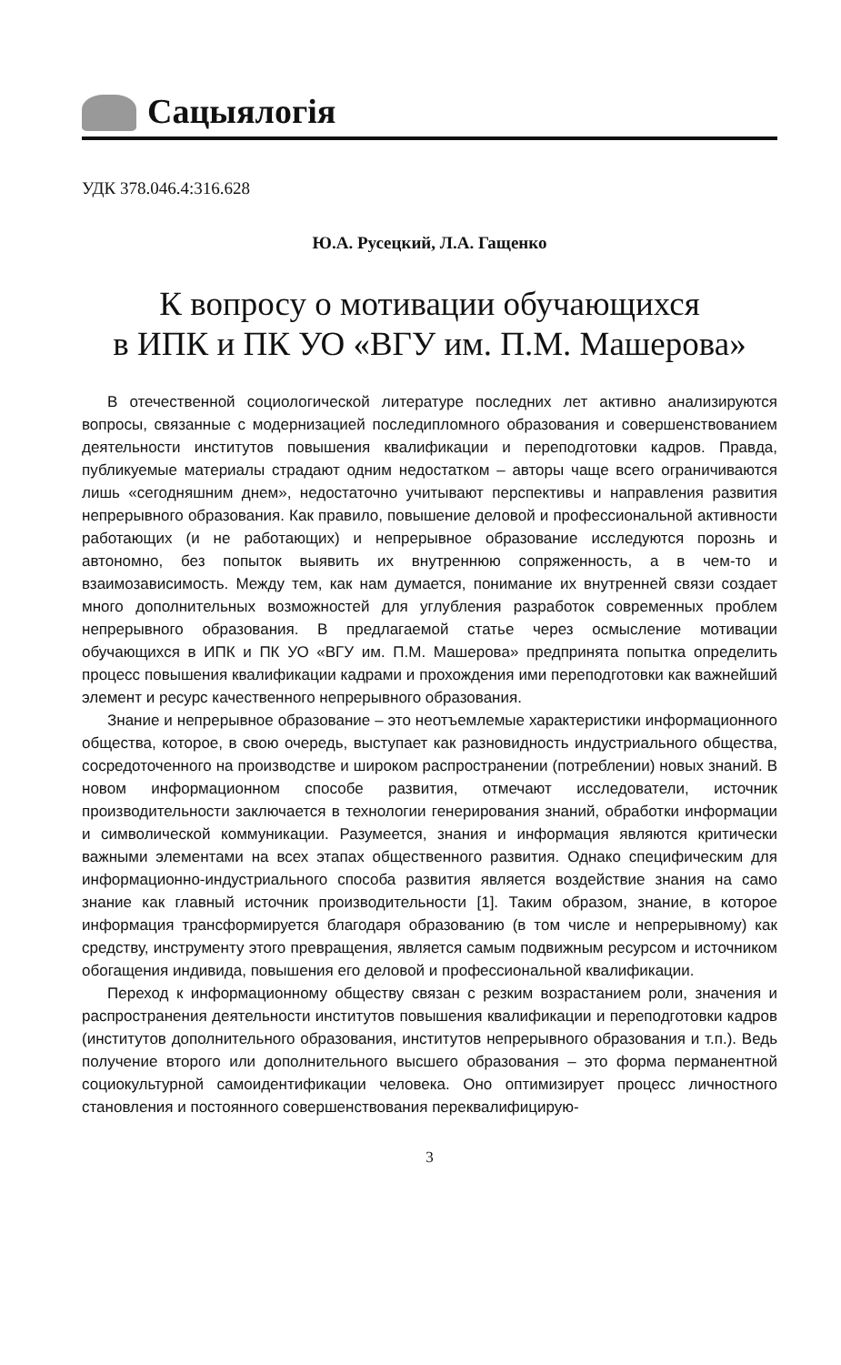Сацыялогія
УДК 378.046.4:316.628
Ю.А. Русецкий, Л.А. Гащенко
К вопросу о мотивации обучающихся
в ИПК и ПК УО «ВГУ им. П.М. Машерова»
В отечественной социологической литературе последних лет активно анализируются вопросы, связанные с модернизацией последипломного образования и совершенствованием деятельности институтов повышения квалификации и переподготовки кадров. Правда, публикуемые материалы страдают одним недостатком – авторы чаще всего ограничиваются лишь «сегодняшним днем», недостаточно учитывают перспективы и направления развития непрерывного образования. Как правило, повышение деловой и профессиональной активности работающих (и не работающих) и непрерывное образование исследуются порознь и автономно, без попыток выявить их внутреннюю сопряженность, а в чем-то и взаимозависимость. Между тем, как нам думается, понимание их внутренней связи создает много дополнительных возможностей для углубления разработок современных проблем непрерывного образования. В предлагаемой статье через осмысление мотивации обучающихся в ИПК и ПК УО «ВГУ им. П.М. Машерова» предпринята попытка определить процесс повышения квалификации кадрами и прохождения ими переподготовки как важнейший элемент и ресурс качественного непрерывного образования.
Знание и непрерывное образование – это неотъемлемые характеристики информационного общества, которое, в свою очередь, выступает как разновидность индустриального общества, сосредоточенного на производстве и широком распространении (потреблении) новых знаний. В новом информационном способе развития, отмечают исследователи, источник производительности заключается в технологии генерирования знаний, обработки информации и символической коммуникации. Разумеется, знания и информация являются критически важными элементами на всех этапах общественного развития. Однако специфическим для информационно-индустриального способа развития является воздействие знания на само знание как главный источник производительности [1]. Таким образом, знание, в которое информация трансформируется благодаря образованию (в том числе и непрерывному) как средству, инструменту этого превращения, является самым подвижным ресурсом и источником обогащения индивида, повышения его деловой и профессиональной квалификации.
Переход к информационному обществу связан с резким возрастанием роли, значения и распространения деятельности институтов повышения квалификации и переподготовки кадров (институтов дополнительного образования, институтов непрерывного образования и т.п.). Ведь получение второго или дополнительного высшего образования – это форма перманентной социокультурной самоидентификации человека. Оно оптимизирует процесс личностного становления и постоянного совершенствования переквалифицирую-
3